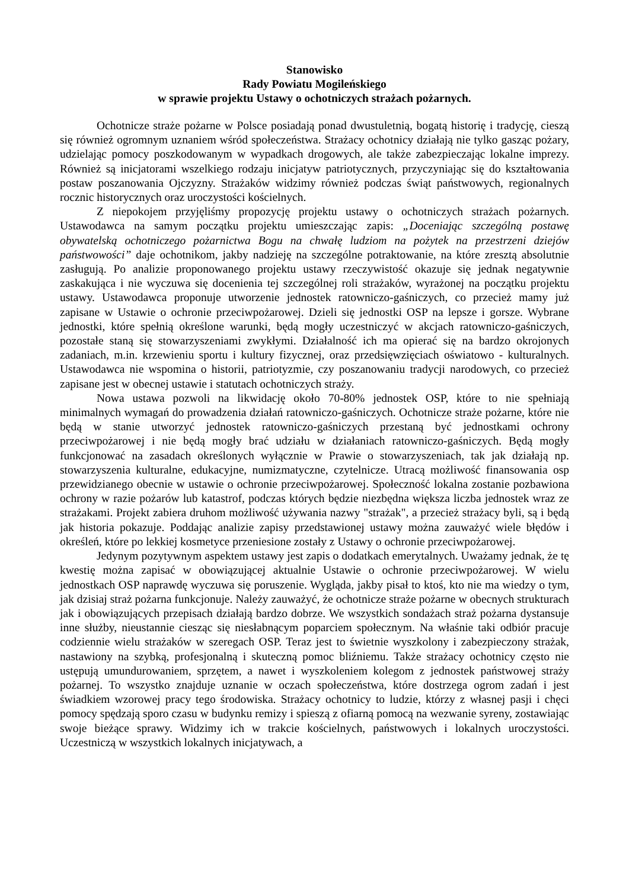Stanowisko
Rady Powiatu Mogileńskiego
w sprawie projektu Ustawy o ochotniczych strażach pożarnych.
Ochotnicze straże pożarne w Polsce posiadają ponad dwustuletnią, bogatą historię i tradycję, cieszą się również ogromnym uznaniem wśród społeczeństwa. Strażacy ochotnicy działają nie tylko gasząc pożary, udzielając pomocy poszkodowanym w wypadkach drogowych, ale także zabezpieczając lokalne imprezy. Również są inicjatorami wszelkiego rodzaju inicjatyw patriotycznych, przyczyniając się do kształtowania postaw poszanowania Ojczyzny. Strażaków widzimy również podczas świąt państwowych, regionalnych rocznic historycznych oraz uroczystości kościelnych.
Z niepokojem przyjęliśmy propozycję projektu ustawy o ochotniczych strażach pożarnych. Ustawodawca na samym początku projektu umieszczając zapis: „Doceniając szczególną postawę obywatelską ochotniczego pożarnictwa Bogu na chwałę ludziom na pożytek na przestrzeni dziejów państwowości” daje ochotnikom, jakby nadzieję na szczególne potraktowanie, na które zresztą absolutnie zasługują. Po analizie proponowanego projektu ustawy rzeczywistość okazuje się jednak negatywnie zaskakująca i nie wyczuwa się docenienia tej szczególnej roli strażaków, wyrażonej na początku projektu ustawy. Ustawodawca proponuje utworzenie jednostek ratowniczo-gaśniczych, co przecież mamy już zapisane w Ustawie o ochronie przeciwpożarowej. Dzieli się jednostki OSP na lepsze i gorsze. Wybrane jednostki, które spełnią określone warunki, będą mogły uczestniczyć w akcjach ratowniczo-gaśniczych, pozostałe staną się stowarzyszeniami zwykłymi. Działalność ich ma opierać się na bardzo okrojonych zadaniach, m.in. krzewieniu sportu i kultury fizycznej, oraz przedsięwzięciach oświatowo - kulturalnych. Ustawodawca nie wspomina o historii, patriotyzmie, czy poszanowaniu tradycji narodowych, co przecież zapisane jest w obecnej ustawie i statutach ochotniczych straży.
Nowa ustawa pozwoli na likwidację około 70-80% jednostek OSP, które to nie spełniają minimalnych wymagań do prowadzenia działań ratowniczo-gaśniczych. Ochotnicze straże pożarne, które nie będą w stanie utworzyć jednostek ratowniczo-gaśniczych przestaną być jednostkami ochrony przeciwpożarowej i nie będą mogły brać udziału w działaniach ratowniczo-gaśniczych. Będą mogły funkcjonować na zasadach określonych wyłącznie w Prawie o stowarzyszeniach, tak jak działają np. stowarzyszenia kulturalne, edukacyjne, numizmatyczne, czytelnicze. Utracą możliwość finansowania osp przewidzianego obecnie w ustawie o ochronie przeciwpożarowej. Społeczność lokalna zostanie pozbawiona ochrony w razie pożarów lub katastrof, podczas których będzie niezbędna większa liczba jednostek wraz ze strażakami. Projekt zabiera druhom możliwość używania nazwy "strażak", a przecież strażacy byli, są i będą jak historia pokazuje. Poddając analizie zapisy przedstawionej ustawy można zauważyć wiele błędów i określeń, które po lekkiej kosmetyce przeniesione zostały z Ustawy o ochronie przeciwpożarowej.
Jedynym pozytywnym aspektem ustawy jest zapis o dodatkach emerytalnych. Uważamy jednak, że tę kwestię można zapisać w obowiązującej aktualnie Ustawie o ochronie przeciwpożarowej. W wielu jednostkach OSP naprawdę wyczuwa się poruszenie. Wygląda, jakby pisał to ktoś, kto nie ma wiedzy o tym, jak dzisiaj straż pożarna funkcjonuje. Należy zauważyć, że ochotnicze straże pożarne w obecnych strukturach jak i obowiązujących przepisach działają bardzo dobrze. We wszystkich sondażach straż pożarna dystansuje inne służby, nieustannie ciesząc się niesłabnącym poparciem społecznym. Na właśnie taki odbiór pracuje codziennie wielu strażaków w szeregach OSP. Teraz jest to świetnie wyszkolony i zabezpieczony strażak, nastawiony na szybką, profesjonalną i skuteczną pomoc bliźniemu. Także strażacy ochotnicy często nie ustępują umundurowaniem, sprzętem, a nawet i wyszkoleniem kolegom z jednostek państwowej straży pożarnej. To wszystko znajduje uznanie w oczach społeczeństwa, które dostrzega ogrom zadań i jest świadkiem wzorowej pracy tego środowiska. Strażacy ochotnicy to ludzie, którzy z własnej pasji i chęci pomocy spędzają sporo czasu w budynku remizy i spieszą z ofiarną pomocą na wezwanie syreny, zostawiając swoje bieżące sprawy. Widzimy ich w trakcie kościelnych, państwowych i lokalnych uroczystości. Uczestniczą w wszystkich lokalnych inicjatywach, a